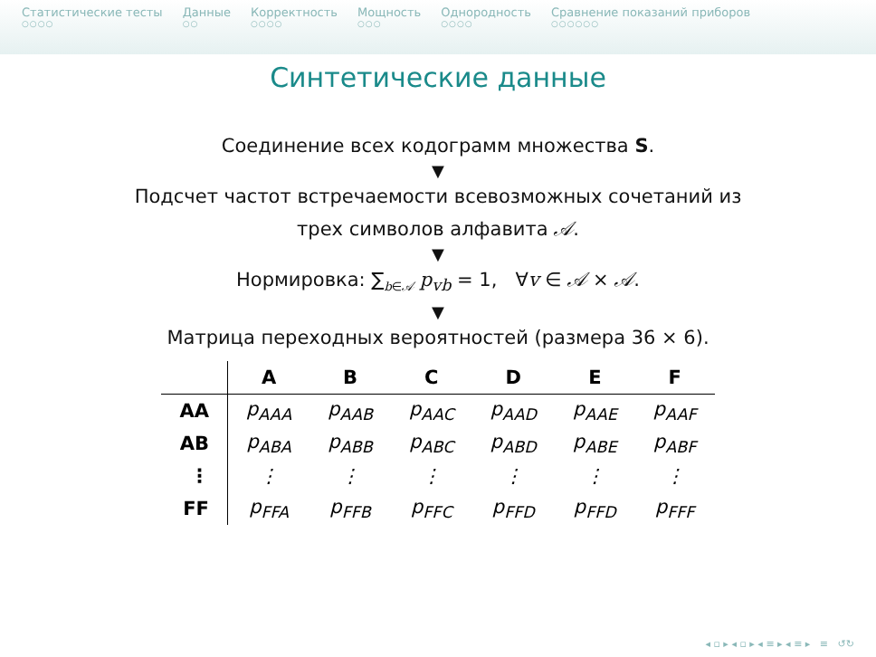Статистические тесты
○○○○
Данные
○○
Корректность
○○○○
Мощность
○○○
Однородность
○○○○
Сравнение показаний приборов
○○○○○○
Синтетические данные
Соединение всех кодограмм множества S.
▼
Подсчет частот встречаемости всевозможных сочетаний из
трех символов алфавита 𝒜.
▼
Нормировка: ∑<sub>b∈𝒜</sub> p<sub>vb</sub> = 1, ∀v ∈ 𝒜 × 𝒜.
▼
Матрица переходных вероятностей (размера 36 × 6).
| | A | B | C | D | E | F |
| --- | --- | --- | --- | --- | --- | --- |
| AA | p<sub>AAA</sub> | p<sub>AAB</sub> | p<sub>AAC</sub> | p<sub>AAD</sub> | p<sub>AAE</sub> | p<sub>AAF</sub> |
| AB | p<sub>ABA</sub> | p<sub>ABB</sub> | p<sub>ABC</sub> | p<sub>ABD</sub> | p<sub>ABE</sub> | p<sub>ABF</sub> |
| ⋮ | ⋮ | ⋮ | ⋮ | ⋮ | ⋮ | ⋮ |
| FF | p<sub>FFA</sub> | p<sub>FFB</sub> | p<sub>FFC</sub> | p<sub>FFD</sub> | p<sub>FFD</sub> | p<sub>FFF</sub> |
◂ ▫ ▸ ◂ ▫ ▸ ◂ ≡ ▸ ◂ ≡ ▸ ≡ ↺↻